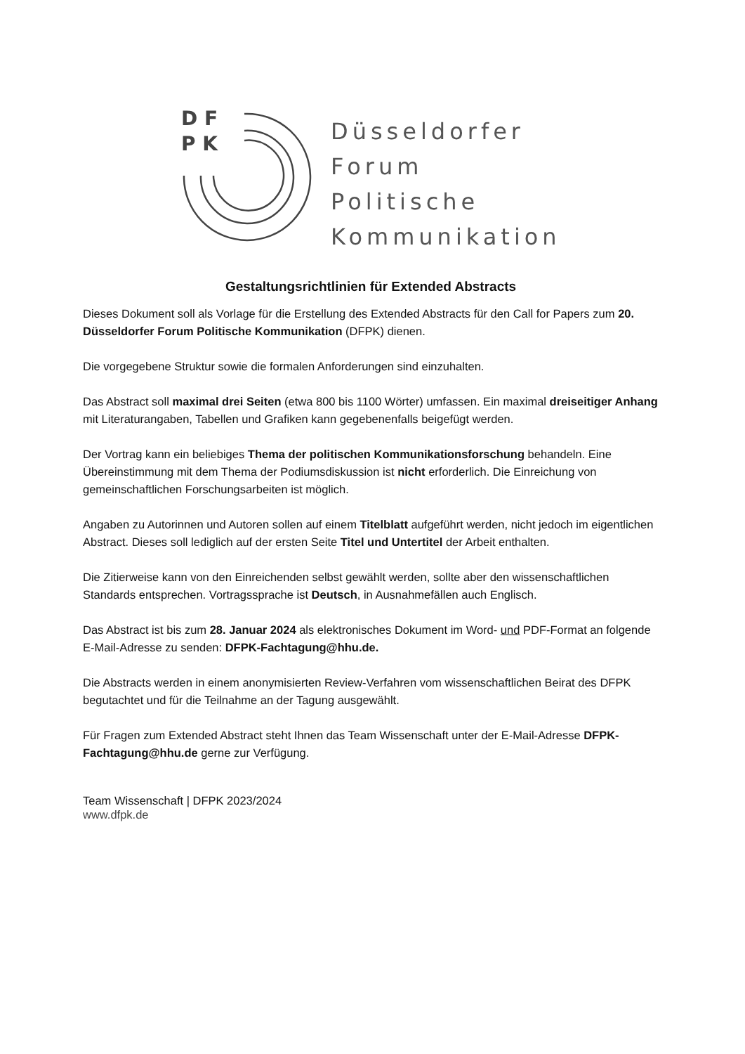D F
P K
Düsseldorfer
Forum
Politische
Kommunikation
Gestaltungsrichtlinien für Extended Abstracts
Dieses Dokument soll als Vorlage für die Erstellung des Extended Abstracts für den Call for Papers zum 20. Düsseldorfer Forum Politische Kommunikation (DFPK) dienen.
Die vorgegebene Struktur sowie die formalen Anforderungen sind einzuhalten.
Das Abstract soll maximal drei Seiten (etwa 800 bis 1100 Wörter) umfassen. Ein maximal dreiseitiger Anhang mit Literaturangaben, Tabellen und Grafiken kann gegebenenfalls beigefügt werden.
Der Vortrag kann ein beliebiges Thema der politischen Kommunikationsforschung behandeln. Eine Übereinstimmung mit dem Thema der Podiumsdiskussion ist nicht erforderlich. Die Einreichung von gemeinschaftlichen Forschungsarbeiten ist möglich.
Angaben zu Autorinnen und Autoren sollen auf einem Titelblatt aufgeführt werden, nicht jedoch im eigentlichen Abstract. Dieses soll lediglich auf der ersten Seite Titel und Untertitel der Arbeit enthalten.
Die Zitierweise kann von den Einreichenden selbst gewählt werden, sollte aber den wissenschaftlichen Standards entsprechen. Vortragssprache ist Deutsch, in Ausnahmefällen auch Englisch.
Das Abstract ist bis zum 28. Januar 2024 als elektronisches Dokument im Word- und PDF-Format an folgende E-Mail-Adresse zu senden: DFPK-Fachtagung@hhu.de.
Die Abstracts werden in einem anonymisierten Review-Verfahren vom wissenschaftlichen Beirat des DFPK begutachtet und für die Teilnahme an der Tagung ausgewählt.
Für Fragen zum Extended Abstract steht Ihnen das Team Wissenschaft unter der E-Mail-Adresse DFPK-Fachtagung@hhu.de gerne zur Verfügung.
Team Wissenschaft | DFPK 2023/2024
www.dfpk.de